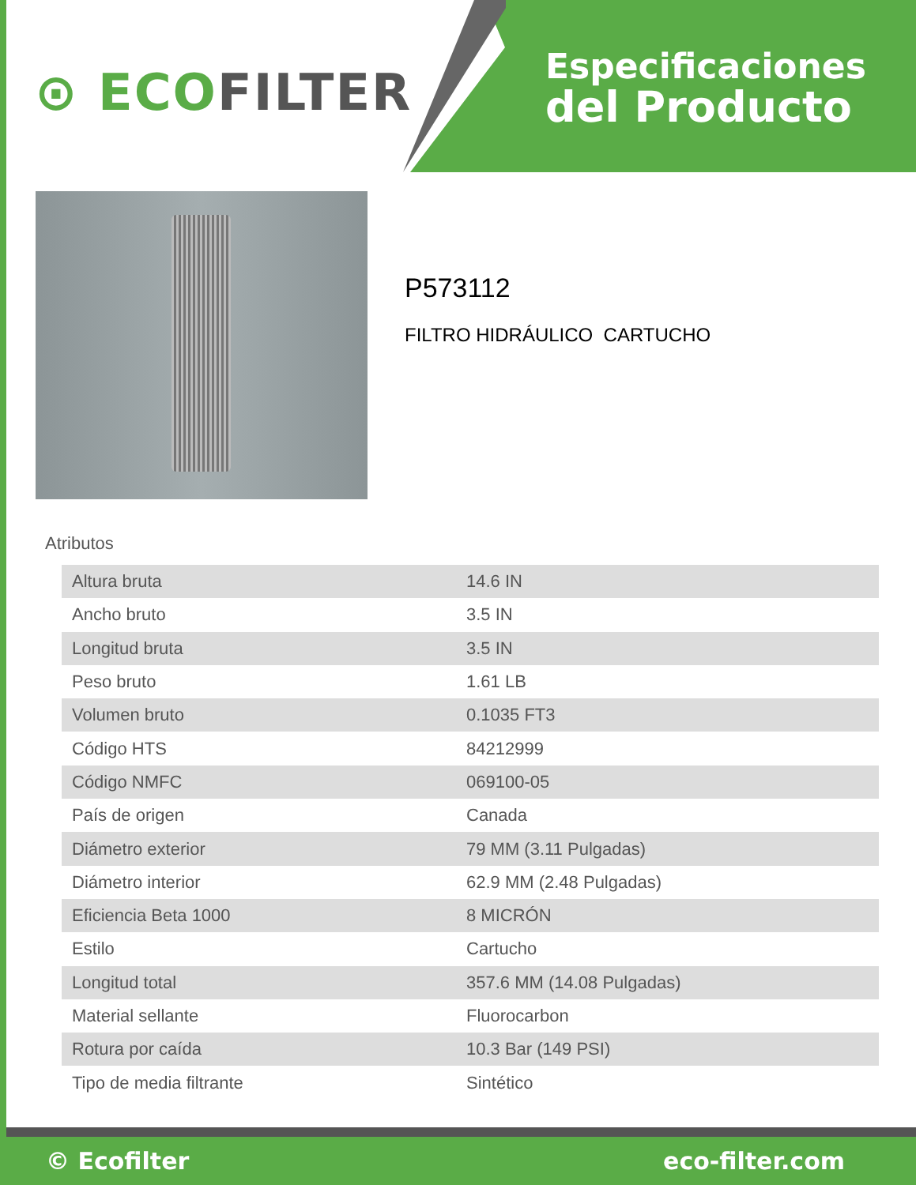⊙ ECOFILTER
Especificaciones
del Producto
P573112
FILTRO HIDRÁULICO CARTUCHO
Atributos
| Altura bruta | 14.6 IN |
| Ancho bruto | 3.5 IN |
| Longitud bruta | 3.5 IN |
| Peso bruto | 1.61 LB |
| Volumen bruto | 0.1035 FT3 |
| Código HTS | 84212999 |
| Código NMFC | 069100-05 |
| País de origen | Canada |
| Diámetro exterior | 79 MM (3.11 Pulgadas) |
| Diámetro interior | 62.9 MM (2.48 Pulgadas) |
| Eficiencia Beta 1000 | 8 MICRÓN |
| Estilo | Cartucho |
| Longitud total | 357.6 MM (14.08 Pulgadas) |
| Material sellante | Fluorocarbon |
| Rotura por caída | 10.3 Bar (149 PSI) |
| Tipo de media filtrante | Sintético |
© Ecofilter eco-filter.com